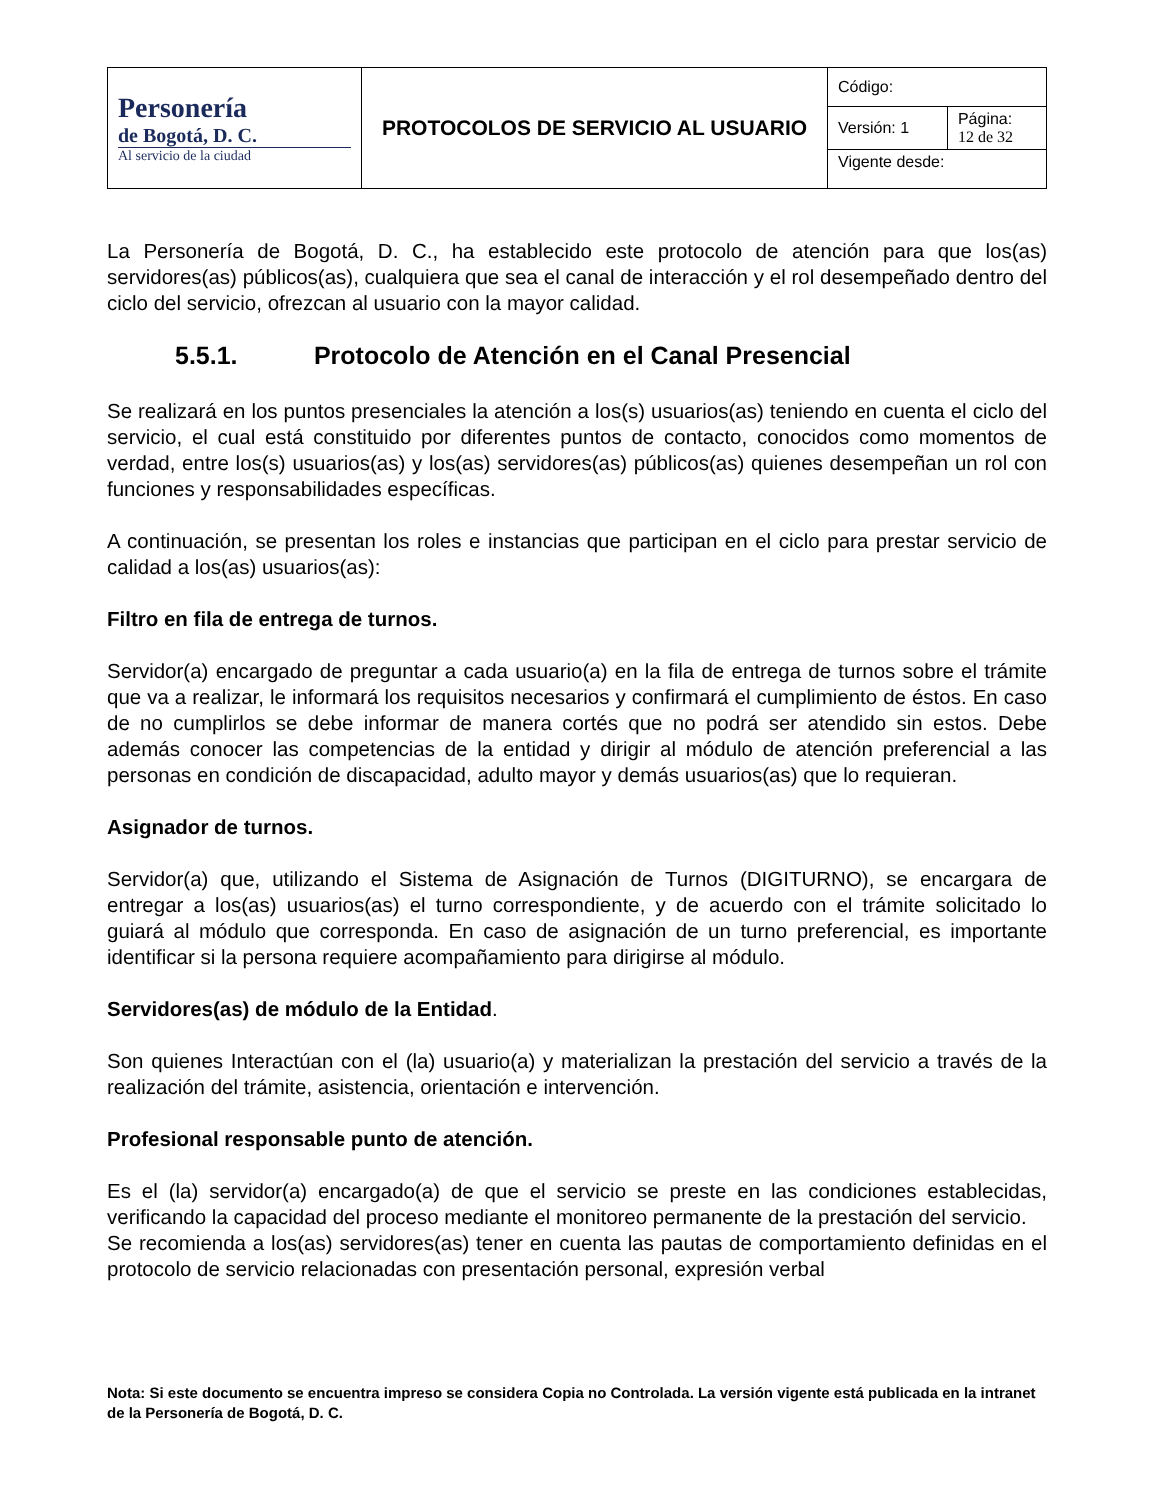| Personería de Bogotá, D. C. Al servicio de la ciudad | PROTOCOLOS DE SERVICIO AL USUARIO | Código: | |
| | | Versión: 1 | Página: 12 de 32 |
| | | Vigente desde: | |
La Personería de Bogotá, D. C., ha establecido este protocolo de atención para que los(as) servidores(as) públicos(as), cualquiera que sea el canal de interacción y el rol desempeñado dentro del ciclo del servicio, ofrezcan al usuario con la mayor calidad.
5.5.1. Protocolo de Atención en el Canal Presencial
Se realizará en los puntos presenciales la atención a los(s) usuarios(as) teniendo en cuenta el ciclo del servicio, el cual está constituido por diferentes puntos de contacto, conocidos como momentos de verdad, entre los(s) usuarios(as) y los(as) servidores(as) públicos(as) quienes desempeñan un rol con funciones y responsabilidades específicas.
A continuación, se presentan los roles e instancias que participan en el ciclo para prestar servicio de calidad a los(as) usuarios(as):
Filtro en fila de entrega de turnos.
Servidor(a) encargado de preguntar a cada usuario(a) en la fila de entrega de turnos sobre el trámite que va a realizar, le informará los requisitos necesarios y confirmará el cumplimiento de éstos. En caso de no cumplirlos se debe informar de manera cortés que no podrá ser atendido sin estos. Debe además conocer las competencias de la entidad y dirigir al módulo de atención preferencial a las personas en condición de discapacidad, adulto mayor y demás usuarios(as) que lo requieran.
Asignador de turnos.
Servidor(a) que, utilizando el Sistema de Asignación de Turnos (DIGITURNO), se encargara de entregar a los(as) usuarios(as) el turno correspondiente, y de acuerdo con el trámite solicitado lo guiará al módulo que corresponda. En caso de asignación de un turno preferencial, es importante identificar si la persona requiere acompañamiento para dirigirse al módulo.
Servidores(as) de módulo de la Entidad.
Son quienes Interactúan con el (la) usuario(a) y materializan la prestación del servicio a través de la realización del trámite, asistencia, orientación e intervención.
Profesional responsable punto de atención.
Es el (la) servidor(a) encargado(a) de que el servicio se preste en las condiciones establecidas, verificando la capacidad del proceso mediante el monitoreo permanente de la prestación del servicio.
Se recomienda a los(as) servidores(as) tener en cuenta las pautas de comportamiento definidas en el protocolo de servicio relacionadas con presentación personal, expresión verbal
Nota: Si este documento se encuentra impreso se considera Copia no Controlada. La versión vigente está publicada en la intranet de la Personería de Bogotá, D. C.